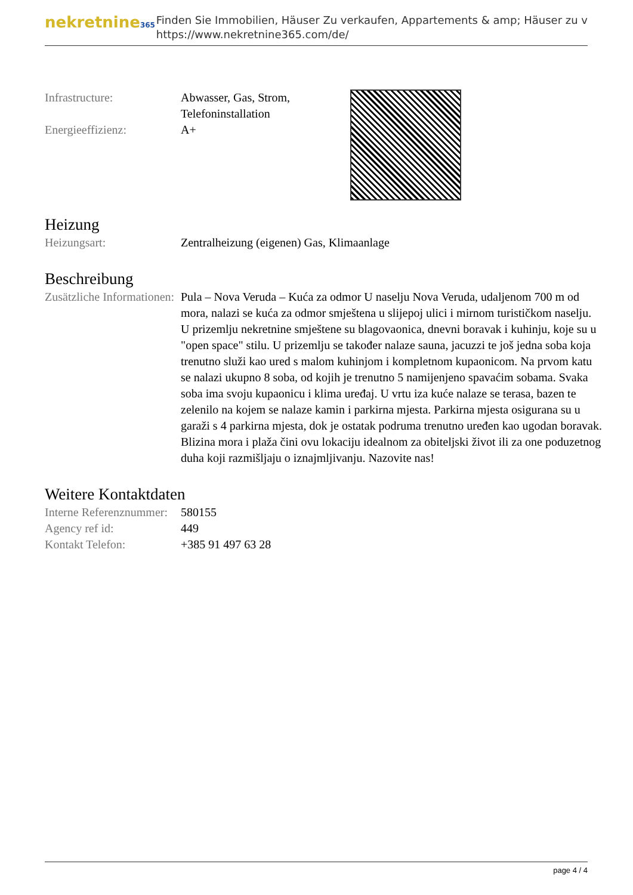nekretnine365
Finden Sie Immobilien, Häuser Zu verkaufen, Appartements & amp; Häuser zu v
https://www.nekretnine365.com/de/
| Infrastructure: | Abwasser, Gas, Strom, Telefoninstallation |
| Energieeffizienz: | A+ |
Heizung
| Heizungsart: | Zentralheizung (eigenen) Gas, Klimaanlage |
Beschreibung
| Zusätzliche Informationen: | Pula – Nova Veruda – Kuća za odmor U naselju Nova Veruda, udaljenom 700 m od mora, nalazi se kuća za odmor smještena u slijepoj ulici i mirnom turističkom naselju. U prizemlju nekretnine smještene su blagovaonica, dnevni boravak i kuhinju, koje su u "open space" stilu. U prizemlju se također nalaze sauna, jacuzzi te još jedna soba koja trenutno služi kao ured s malom kuhinjom i kompletnom kupaonicom. Na prvom katu se nalazi ukupno 8 soba, od kojih je trenutno 5 namijenjeno spavaćim sobama. Svaka soba ima svoju kupaonicu i klima uređaj. U vrtu iza kuće nalaze se terasa, bazen te zelenilo na kojem se nalaze kamin i parkirna mjesta. Parkirna mjesta osigurana su u garaži s 4 parkirna mjesta, dok je ostatak podruma trenutno uređen kao ugodan boravak. Blizina mora i plaža čini ovu lokaciju idealnom za obiteljski život ili za one poduzetnog duha koji razmišljaju o iznajmljivanju. Nazovite nas! |
Weitere Kontaktdaten
| Interne Referenznummer: | 580155 |
| Agency ref id: | 449 |
| Kontakt Telefon: | +385 91 497 63 28 |
page 4 / 4